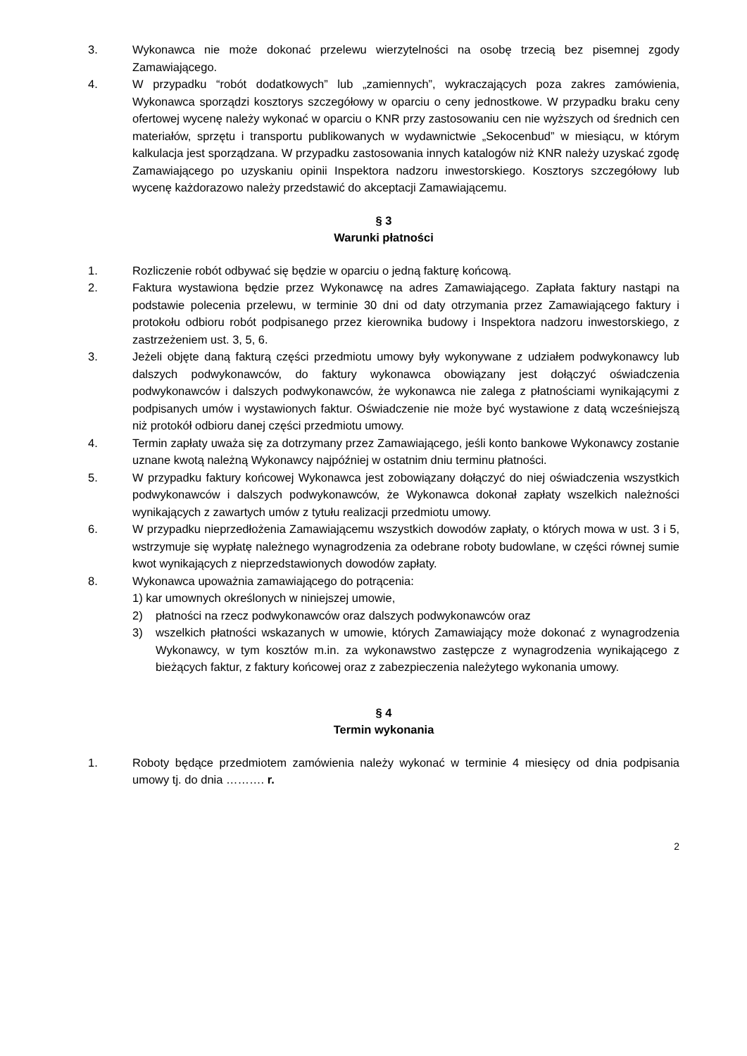3. Wykonawca nie może dokonać przelewu wierzytelności na osobę trzecią bez pisemnej zgody Zamawiającego.
4. W przypadku “robót dodatkowych” lub „zamiennych”, wykraczających poza zakres zamówienia, Wykonawca sporządzi kosztorys szczegółowy w oparciu o ceny jednostkowe. W przypadku braku ceny ofertowej wycenę należy wykonać w oparciu o KNR przy zastosowaniu cen nie wyższych od średnich cen materiałów, sprzętu i transportu publikowanych w wydawnictwie „Sekocenbud” w miesiącu, w którym kalkulacja jest sporządzana. W przypadku zastosowania innych katalogów niż KNR należy uzyskać zgodę Zamawiającego po uzyskaniu opinii Inspektora nadzoru inwestorskiego. Kosztorys szczegółowy lub wycenę każdorazowo należy przedstawić do akceptacji Zamawiającemu.
§ 3
Warunki płatności
1. Rozliczenie robót odbywać się będzie w oparciu o jedną fakturę końcową.
2. Faktura wystawiona będzie przez Wykonawcę na adres Zamawiającego. Zapłata faktury nastąpi na podstawie polecenia przelewu, w terminie 30 dni od daty otrzymania przez Zamawiającego faktury i protokołu odbioru robót podpisanego przez kierownika budowy i Inspektora nadzoru inwestorskiego, z zastrzeżeniem ust. 3, 5, 6.
3. Jeżeli objęte daną fakturą części przedmiotu umowy były wykonywane z udziałem podwykonawcy lub dalszych podwykonawców, do faktury wykonawca obowiązany jest dołączyć oświadczenia podwykonawców i dalszych podwykonawców, że wykonawca nie zalega z płatnościami wynikającymi z podpisanych umów i wystawionych faktur. Oświadczenie nie może być wystawione z datą wcześniejszą niż protokół odbioru danej części przedmiotu umowy.
4. Termin zapłaty uważa się za dotrzymany przez Zamawiającego, jeśli konto bankowe Wykonawcy zostanie uznane kwotą należną Wykonawcy najpóźniej w ostatnim dniu terminu płatności.
5. W przypadku faktury końcowej Wykonawca jest zobowiązany dołączyć do niej oświadczenia wszystkich podwykonawców i dalszych podwykonawców, że Wykonawca dokonał zapłaty wszelkich należności wynikających z zawartych umów z tytułu realizacji przedmiotu umowy.
6. W przypadku nieprzedłożenia Zamawiającemu wszystkich dowodów zapłaty, o których mowa w ust. 3 i 5, wstrzymuje się wypłatę należnego wynagrodzenia za odebrane roboty budowlane, w części równej sumie kwot wynikających z nieprzedstawionych dowodów zapłaty.
8. Wykonawca upoważnia zamawiającego do potrącenia:
1) kar umownych określonych w niniejszej umowie,
2) płatności na rzecz podwykonawców oraz dalszych podwykonawców oraz
3) wszelkich płatności wskazanych w umowie, których Zamawiający może dokonać z wynagrodzenia Wykonawcy, w tym kosztów m.in. za wykonawstwo zastępcze z wynagrodzenia wynikającego z bieżących faktur, z faktury końcowej oraz z zabezpieczenia należytego wykonania umowy.
§ 4
Termin wykonania
1. Roboty będące przedmiotem zamówienia należy wykonać w terminie 4 miesięcy od dnia podpisania umowy tj. do dnia ………. r.
2